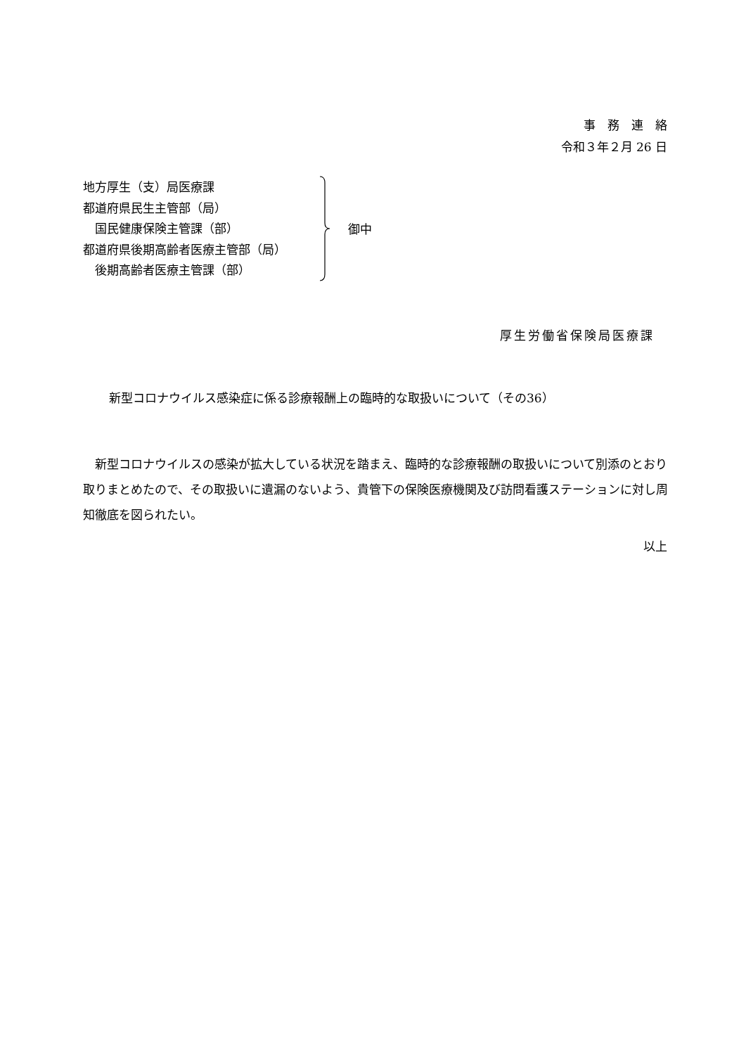事　務　連　絡
令和３年２月 26 日
地方厚生（支）局医療課
都道府県民生主管部（局）
　国民健康保険主管課（部）
都道府県後期高齢者医療主管部（局）
　後期高齢者医療主管課（部）
御中
厚生労働省保険局医療課
新型コロナウイルス感染症に係る診療報酬上の臨時的な取扱いについて（その36）
　新型コロナウイルスの感染が拡大している状況を踏まえ、臨時的な診療報酬の取扱いについて別添のとおり取りまとめたので、その取扱いに遺漏のないよう、貴管下の保険医療機関及び訪問看護ステーションに対し周知徹底を図られたい。
以上